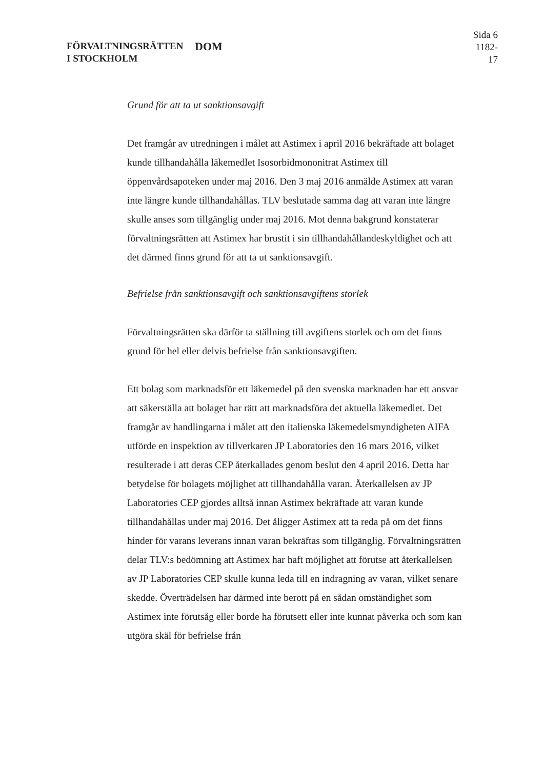FÖRVALTNINGSRÄTTEN
I STOCKHOLM
DOM
Sida 6
1182-17
Grund för att ta ut sanktionsavgift
Det framgår av utredningen i målet att Astimex i april 2016 bekräftade att bolaget kunde tillhandahålla läkemedlet Isosorbidmononitrat Astimex till öppenvårdsapoteken under maj 2016. Den 3 maj 2016 anmälde Astimex att varan inte längre kunde tillhandahållas. TLV beslutade samma dag att varan inte längre skulle anses som tillgänglig under maj 2016. Mot denna bakgrund konstaterar förvaltningsrätten att Astimex har brustit i sin tillhandahållandeskyldighet och att det därmed finns grund för att ta ut sanktionsavgift.
Befrielse från sanktionsavgift och sanktionsavgiftens storlek
Förvaltningsrätten ska därför ta ställning till avgiftens storlek och om det finns grund för hel eller delvis befrielse från sanktionsavgiften.
Ett bolag som marknadsför ett läkemedel på den svenska marknaden har ett ansvar att säkerställa att bolaget har rätt att marknadsföra det aktuella läkemedlet. Det framgår av handlingarna i målet att den italienska läkemedelsmyndigheten AIFA utförde en inspektion av tillverkaren JP Laboratories den 16 mars 2016, vilket resulterade i att deras CEP återkallades genom beslut den 4 april 2016. Detta har betydelse för bolagets möjlighet att tillhandahålla varan. Återkallelsen av JP Laboratories CEP gjordes alltså innan Astimex bekräftade att varan kunde tillhandahållas under maj 2016. Det åligger Astimex att ta reda på om det finns hinder för varans leverans innan varan bekräftas som tillgänglig. Förvaltningsrätten delar TLV:s bedömning att Astimex har haft möjlighet att förutse att återkallelsen av JP Laboratories CEP skulle kunna leda till en indragning av varan, vilket senare skedde. Överträdelsen har därmed inte berott på en sådan omständighet som Astimex inte förutsåg eller borde ha förutsett eller inte kunnat påverka och som kan utgöra skäl för befrielse från